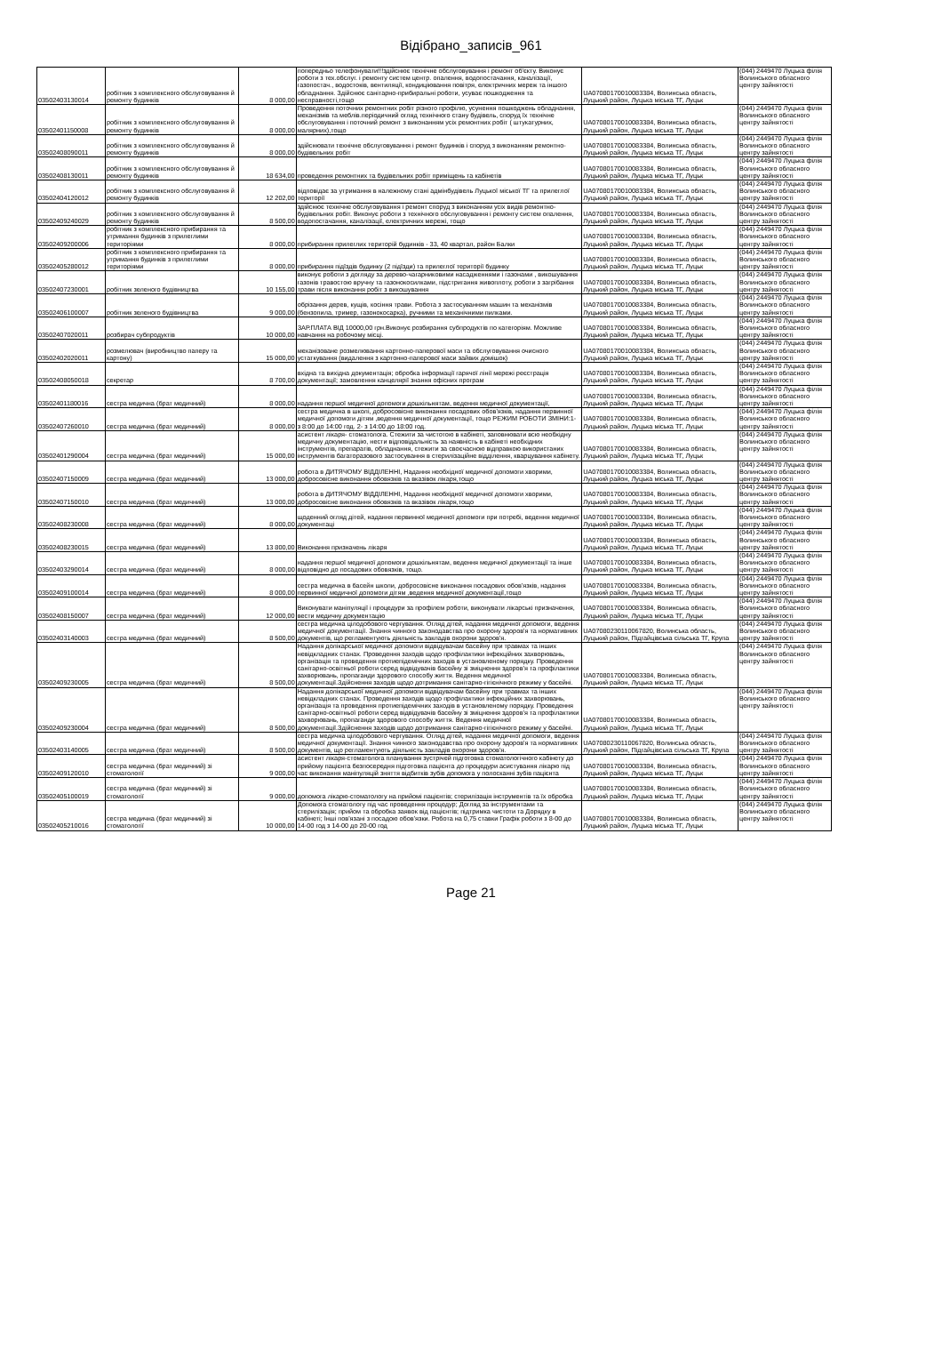Відібрано_записів_961
| 03502403130014 | робітник з комплексного обслуговування й ремонту будинків | 8 000,00 | попередньо телефонувати!!!здійснює технічне обслуговування і ремонт об'єкту. Виконує роботи з тех.обслуг. і ремонту систем центр. опалення, водопостачання, каналізації, газопостач., водостоків, вентиляції, кондиціювання повітря, електричних мереж та іншого обладнання. Здійснює санітарно-прибиральні роботи, усуває пошкодження та несправності,тощо | UA07080170010083384, Волинська область, Луцький район, Луцька міська ТГ, Луцьк | (044) 2449470 Луцька філія Волинського обласного центру зайнятості |
| 03502401150008 | робітник з комплексного обслуговування й ремонту будинків | 8 000,00 | Проведення поточних ремонтних робіт різного профілю, усунення пошкоджень обладнання, механізмів та меблів.періодичний огляд технічного стану будівель, споруд їх технічне обслуговування і поточний ремонт з виконанням усіх ремонтних робіт ( штукатурних, малярних),тощо | UA07080170010083384, Волинська область, Луцький район, Луцька міська ТГ, Луцьк | (044) 2449470 Луцька філія Волинського обласного центру зайнятості |
| 03502408090011 | робітник з комплексного обслуговування й ремонту будинків | 8 000,00 | здійснювати технічне обслуговування і ремонт будинків і споруд з виконанням ремонтно-будівельних робіт | UA07080170010083384, Волинська область, Луцький район, Луцька міська ТГ, Луцьк | (044) 2449470 Луцька філія Волинського обласного центру зайнятості |
| 03502408130011 | робітник з комплексного обслуговування й ремонту будинків | 18 634,00 | проведення ремонтних та будівельних робіт приміщень та кабінетів | UA07080170010083384, Волинська область, Луцький район, Луцька міська ТГ, Луцьк | (044) 2449470 Луцька філія Волинського обласного центру зайнятості |
| 03502404120012 | робітник з комплексного обслуговування й ремонту будинків | 12 202,00 | відповідає за утримання в належному стані адмінбудівель Луцької міської ТГ та прилеглої території | UA07080170010083384, Волинська область, Луцький район, Луцька міська ТГ, Луцьк | (044) 2449470 Луцька філія Волинського обласного центру зайнятості |
| 03502409240029 | робітник з комплексного обслуговування й ремонту будинків | 8 500,00 | здійснює технічне обслуговування і ремонт споруд з виконанням усіх видів ремонтно-будівельних робіт. Виконує роботи з технічного обслуговування і ремонту систем опалення, водопостачання, каналізації, електричних мережі, тощо | UA07080170010083384, Волинська область, Луцький район, Луцька міська ТГ, Луцьк | (044) 2449470 Луцька філія Волинського обласного центру зайнятості |
| 03502409200006 | робітник з комплексного прибирання та утримання будинків з прилеглими територіями | 8 000,00 | прибирання прилеглих територій будинків - 33, 40 квартал, район Балки | UA07080170010083384, Волинська область, Луцький район, Луцька міська ТГ, Луцьк | (044) 2449470 Луцька філія Волинського обласного центру зайнятості |
| 03502405280012 | робітник з комплексного прибирання та утримання будинків з прилеглими територіями | 8 000,00 | прибирання підїздів будинку (2 підїзди) та прилеглої території будинку | UA07080170010083384, Волинська область, Луцький район, Луцька міська ТГ, Луцьк | (044) 2449470 Луцька філія Волинського обласного центру зайнятості |
| 03502407230001 | робітник зеленого будівництва | 10 155,00 | виконує роботи з догляду за дерево-чагарниковими насадженнями і газонами , викошування газонів травостою вручну та газонокосилками, підстригання живоплоту, роботи з загрібання трави після виконання робіт з викошування | UA07080170010083384, Волинська область, Луцький район, Луцька міська ТГ, Луцьк | (044) 2449470 Луцька філія Волинського обласного центру зайнятості |
| 03502406100007 | робітник зеленого будівництва | 9 000,00 | обрізання дерев, кущів, косіння трави. Робота з застосуванням машин та механізмів (бензопила, тример, газонокосарка), ручними та механічними пилками. | UA07080170010083384, Волинська область, Луцький район, Луцька міська ТГ, Луцьк | (044) 2449470 Луцька філія Волинського обласного центру зайнятості |
| 03502407020011 | розбирач субпродуктів | 10 000,00 | ЗАР.ПЛАТА ВІД 10000,00 грн.Виконує розбирання субпродуктів по категоріям. Можливе навчання на робочому місці. | UA07080170010083384, Волинська область, Луцький район, Луцька міська ТГ, Луцьк | (044) 2449470 Луцька філія Волинського обласного центру зайнятості |
| 03502402020011 | розмелювач (виробництво паперу та картону) | 15 000,00 | механізоване розмелювання картонно-паперової маси та обслуговування очисного устаткування (видалення з картонно-паперової маси зайвих домішок) | UA07080170010083384, Волинська область, Луцький район, Луцька міська ТГ, Луцьк | (044) 2449470 Луцька філія Волинського обласного центру зайнятості |
| 03502408050018 | секретар | 8 700,00 | вхідна та вихідна документація; обробка інформації гарячої лінії мережі реєстрація документації; замовлення канцелярії знання офісних програм | UA07080170010083384, Волинська область, Луцький район, Луцька міська ТГ, Луцьк | (044) 2449470 Луцька філія Волинського обласного центру зайнятості |
| 03502401180016 | сестра медична (брат медичний) | 8 000,00 | надання першої медичної допомоги дошкільнятам, ведення медичної документації, | UA07080170010083384, Волинська область, Луцький район, Луцька міська ТГ, Луцьк | (044) 2449470 Луцька філія Волинського обласного центру зайнятості |
| 03502407260010 | сестра медична (брат медичний) | 8 000,00 | сестра медична в школі, добросовісне виконання посадових обов'язків, надання первинної медичної допомоги дітям ,ведення медичної документації, тощо РЕЖИМ РОБОТИ ЗМІНИ:1- з 8:00 до 14:00 год. 2- з 14:00 до 18:00 год. | UA07080170010083384, Волинська область, Луцький район, Луцька міська ТГ, Луцьк | (044) 2449470 Луцька філія Волинського обласного центру зайнятості |
| 03502401290004 | сестра медична (брат медичний) | 15 000,00 | асистент лікаря- стоматолога. Стежити за чистотою в кабінеті, заповнювати всю необхідну медичну документацію, нести відповідальність за наявність в кабінеті необхідних інструментів, препаратів, обладнання, стежити за своєчасною відправкою використаних інструментів багаторазового застосування в стерилізаційне відділення, кварцування кабінету. | UA07080170010083384, Волинська область, Луцький район, Луцька міська ТГ, Луцьк | (044) 2449470 Луцька філія Волинського обласного центру зайнятості |
| 03502407150009 | сестра медична (брат медичний) | 13 000,00 | робота в ДИТЯЧОМУ ВІДДІЛЕННІ, Надання необхідної медичної допомоги хворими, добросовісне виконання обовязків та вказівок лікаря,тощо | UA07080170010083384, Волинська область, Луцький район, Луцька міська ТГ, Луцьк | (044) 2449470 Луцька філія Волинського обласного центру зайнятості |
| 03502407150010 | сестра медична (брат медичний) | 13 000,00 | робота в ДИТЯЧОМУ ВІДДІЛЕННІ, Надання необхідної медичної допомоги хворими, добросовісне виконання обовязків та вказівок лікаря,тощо | UA07080170010083384, Волинська область, Луцький район, Луцька міська ТГ, Луцьк | (044) 2449470 Луцька філія Волинського обласного центру зайнятості |
| 03502408230008 | сестра медична (брат медичний) | 8 000,00 | щоденний огляд дітей, надання первинної медичної допомоги при потребі, ведення медичної документаці | UA07080170010083384, Волинська область, Луцький район, Луцька міська ТГ, Луцьк | (044) 2449470 Луцька філія Волинського обласного центру зайнятості |
| 03502408230015 | сестра медична (брат медичний) | 13 800,00 | Виконання призначень лікаря | UA07080170010083384, Волинська область, Луцький район, Луцька міська ТГ, Луцьк | (044) 2449470 Луцька філія Волинського обласного центру зайнятості |
| 03502403290014 | сестра медична (брат медичний) | 8 000,00 | надання першої медичної допомоги дошкільнятам, ведення медичної документації та інше відповідно до посадових обовязків, тощо. | UA07080170010083384, Волинська область, Луцький район, Луцька міська ТГ, Луцьк | (044) 2449470 Луцька філія Волинського обласного центру зайнятості |
| 03502409100014 | сестра медична (брат медичний) | 8 000,00 | сестра медична в басейн школи, добросовісне виконання посадових обов'язків, надання первинної медичної допомоги дітям ,ведення медичної документації,тощо | UA07080170010083384, Волинська область, Луцький район, Луцька міська ТГ, Луцьк | (044) 2449470 Луцька філія Волинського обласного центру зайнятості |
| 03502408150007 | сестра медична (брат медичний) | 12 000,00 | Виконувати маніпуляції і процедури за профілем роботи, виконувати лікарські призначення, вести медичну документацію | UA07080170010083384, Волинська область, Луцький район, Луцька міська ТГ, Луцьк | (044) 2449470 Луцька філія Волинського обласного центру зайнятості |
| 03502403140003 | сестра медична (брат медичний) | 8 500,00 | сестра медична цілодобового чергування. Огляд дітей, надання медичної допомоги, ведення медичної документації. Знання чинного законодавства про охорону здоров'я та нормативних документів, що регламентують діяльність закладів охорони здоров'я. | UA07080230110067820, Волинська область, Луцький район, Підгайцівська сільська ТГ, Крупа | (044) 2449470 Луцька філія Волинського обласного центру зайнятості |
| 03502409230005 | сестра медична (брат медичний) | 8 500,00 | Надання долікарської медичної допомоги відвідувачам басейну при травмах та інших невідкладних станах. Проведення заходів щодо профілактики інфекційних захворювань, організація та проведення протиепідемічних заходів в установленому порядку. Проведення санітарно-освітньої роботи серед відвідувачів басейну зі зміцнення здоров'я та профілактики захворювань, пропаганди здорового способу життя. Ведення медичної документації.Здійснення заходів щодо дотримання санітарно-гігієнічного режиму у басейні. | UA07080170010083384, Волинська область, Луцький район, Луцька міська ТГ, Луцьк | (044) 2449470 Луцька філія Волинського обласного центру зайнятості |
| 03502409230004 | сестра медична (брат медичний) | 8 500,00 | Надання долікарської медичної допомоги відвідувачам басейну при травмах та інших невідкладних станах. Проведення заходів щодо профілактики інфекційних захворювань, організація та проведення протиепідемічних заходів в установленому порядку. Проведення санітарно-освітньої роботи серед відвідувачів басейну зі зміцнення здоров'я та профілактики захворювань, пропаганди здорового способу життя. Ведення медичної документації.Здійснення заходів щодо дотримання санітарно-гігієнічного режиму у басейні. | UA07080170010083384, Волинська область, Луцький район, Луцька міська ТГ, Луцьк | (044) 2449470 Луцька філія Волинського обласного центру зайнятості |
| 03502403140005 | сестра медична (брат медичний) | 8 500,00 | сестра медична цілодобового чергування. Огляд дітей, надання медичної допомоги, ведення медичної документації. Знання чинного законодавства про охорону здоров'я та нормативних документів, що регламентують діяльність закладів охорони здоров'я. | UA07080230110067820, Волинська область, Луцький район, Підгайцівська сільська ТГ, Крупа | (044) 2449470 Луцька філія Волинського обласного центру зайнятості |
| 03502409120010 | сестра медична (брат медичний) зі стоматології | 9 000,00 | асистент лікаря-стоматолога планування зустрічей підготовка стоматологічного кабінету до прийому пацієнта безпосередня підготовка пацієнта до процедури асистування лікарю під час виконання маніпуляцій зняття відбитків зубів допомога у полосканні зубів пацієнта | UA07080170010083384, Волинська область, Луцький район, Луцька міська ТГ, Луцьк | (044) 2449470 Луцька філія Волинського обласного центру зайнятості |
| 03502405100019 | сестра медична (брат медичний) зі стоматології | 9 000,00 | допомога лікарю-стоматологу на прийомі пацієнтів; стерилізація інструментів та їх обробка | UA07080170010083384, Волинська область, Луцький район, Луцька міська ТГ, Луцьк | (044) 2449470 Луцька філія Волинського обласного центру зайнятості |
| 03502405210016 | сестра медична (брат медичний) зі стоматології | 10 000,00 | Допомога стоматологу під час проведення процедур; Догляд за інструментами та стерилізація; прийом та обробка заявок від пацієнтів; підтримка чистоти та Дорядку в кабінеті; Інші пов'язані з посадою обов'язки. Робота на 0,75 ставки Графік роботи з 8-00 до 14-00 год з 14-00 до 20-00 год | UA07080170010083384, Волинська область, Луцький район, Луцька міська ТГ, Луцьк | (044) 2449470 Луцька філія Волинського обласного центру зайнятості |
Page 21